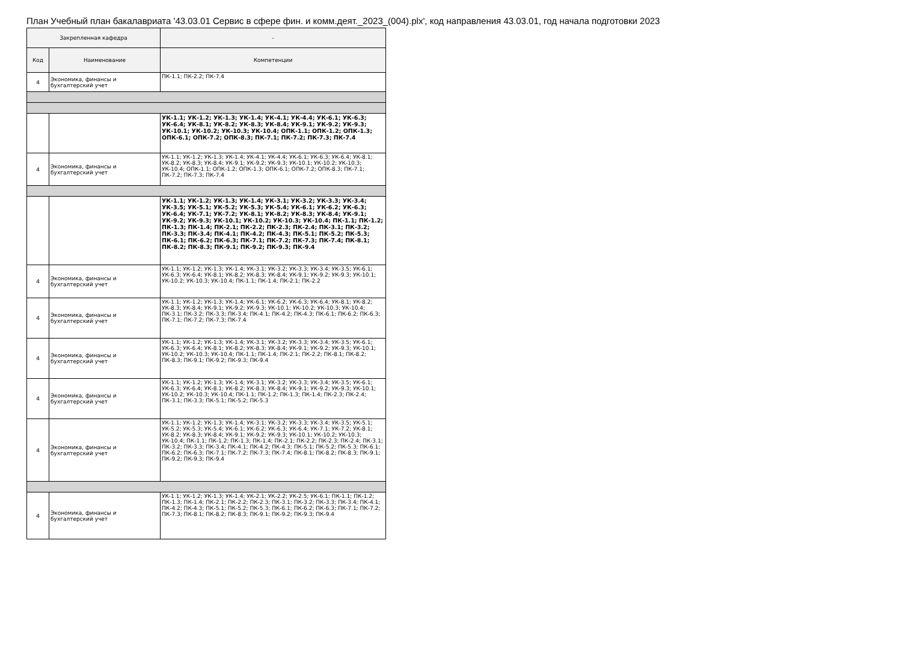План Учебный план бакалавриата '43.03.01 Сервис в сфере фин. и комм.деят._2023_(004).plx', код направления 43.03.01, год начала подготовки 2023
| Закрепленная кафедра | | - |
| --- | --- | --- |
| Код | Наименование | Компетенции |
| 4 | Экономика, финансы и бухгалтерский учет | ПК-1.1; ПК-2.2; ПК-7.4 |
| | | УК-1.1; УК-1.2; УК-1.3; УК-1.4; УК-4.1; УК-4.4; УК-6.1; УК-6.3; УК-6.4; УК-8.1; УК-8.2; УК-8.3; УК-8.4; УК-9.1; УК-9.2; УК-9.3; УК-10.1; УК-10.2; УК-10.3; УК-10.4; ОПК-1.1; ОПК-1.2; ОПК-1.3; ОПК-6.1; ОПК-7.2; ОПК-8.3; ПК-7.1; ПК-7.2; ПК-7.3; ПК-7.4 |
| 4 | Экономика, финансы и бухгалтерский учет | УК-1.1; УК-1.2; УК-1.3; УК-1.4; УК-4.1; УК-4.4; УК-6.1; УК-6.3; УК-6.4; УК-8.1; УК-8.2; УК-8.3; УК-8.4; УК-9.1; УК-9.2; УК-9.3; УК-10.1; УК-10.2; УК-10.3; УК-10.4; ОПК-1.1; ОПК-1.2; ОПК-1.3; ОПК-6.1; ОПК-7.2; ОПК-8.3; ПК-7.1; ПК-7.2; ПК-7.3; ПК-7.4 |
| | | УК-1.1; УК-1.2; УК-1.3; УК-1.4; УК-3.1; УК-3.2; УК-3.3; УК-3.4; УК-3.5; УК-5.1; УК-5.2; УК-5.3; УК-5.4; УК-6.1; УК-6.2; УК-6.3; УК-6.4; УК-7.1; УК-7.2; УК-8.1; УК-8.2; УК-8.3; УК-8.4; УК-9.1; УК-9.2; УК-9.3; УК-10.1; УК-10.2; УК-10.3; УК-10.4; ПК-1.1; ПК-1.2; ПК-1.3; ПК-1.4; ПК-2.1; ПК-2.2; ПК-2.3; ПК-2.4; ПК-3.1; ПК-3.2; ПК-3.3; ПК-3.4; ПК-4.1; ПК-4.2; ПК-4.3; ПК-5.1; ПК-5.2; ПК-5.3; ПК-6.1; ПК-6.2; ПК-6.3; ПК-7.1; ПК-7.2; ПК-7.3; ПК-7.4; ПК-8.1; ПК-8.2; ПК-8.3; ПК-9.1; ПК-9.2; ПК-9.3; ПК-9.4 |
| 4 | Экономика, финансы и бухгалтерский учет | УК-1.1; УК-1.2; УК-1.3; УК-1.4; УК-3.1; УК-3.2; УК-3.3; УК-3.4; УК-3.5; УК-6.1; УК-6.3; УК-6.4; УК-8.1; УК-8.2; УК-8.3; УК-8.4; УК-9.1; УК-9.2; УК-9.3; УК-10.1; УК-10.2; УК-10.3; УК-10.4; ПК-1.1; ПК-1.4; ПК-2.1; ПК-2.2 |
| 4 | Экономика, финансы и бухгалтерский учет | УК-1.1; УК-1.2; УК-1.3; УК-1.4; УК-6.1; УК-6.2; УК-6.3; УК-6.4; УК-8.1; УК-8.2; УК-8.3; УК-8.4; УК-9.1; УК-9.2; УК-9.3; УК-10.1; УК-10.2; УК-10.3; УК-10.4; ПК-3.1; ПК-3.2; ПК-3.3; ПК-3.4; ПК-4.1; ПК-4.2; ПК-4.3; ПК-6.1; ПК-6.2; ПК-6.3; ПК-7.1; ПК-7.2; ПК-7.3; ПК-7.4 |
| 4 | Экономика, финансы и бухгалтерский учет | УК-1.1; УК-1.2; УК-1.3; УК-1.4; УК-3.1; УК-3.2; УК-3.3; УК-3.4; УК-3.5; УК-6.1; УК-6.3; УК-6.4; УК-8.1; УК-8.2; УК-8.3; УК-8.4; УК-9.1; УК-9.2; УК-9.3; УК-10.1; УК-10.2; УК-10.3; УК-10.4; ПК-1.1; ПК-1.4; ПК-2.1; ПК-2.2; ПК-8.1; ПК-8.2; ПК-8.3; ПК-9.1; ПК-9.2; ПК-9.3; ПК-9.4 |
| 4 | Экономика, финансы и бухгалтерский учет | УК-1.1; УК-1.2; УК-1.3; УК-1.4; УК-3.1; УК-3.2; УК-3.3; УК-3.4; УК-3.5; УК-6.1; УК-6.3; УК-6.4; УК-8.1; УК-8.2; УК-8.3; УК-8.4; УК-9.1; УК-9.2; УК-9.3; УК-10.1; УК-10.2; УК-10.3; УК-10.4; ПК-1.1; ПК-1.2; ПК-1.3; ПК-1.4; ПК-2.3; ПК-2.4; ПК-3.1; ПК-3.3; ПК-5.1; ПК-5.2; ПК-5.3 |
| 4 | Экономика, финансы и бухгалтерский учет | УК-1.1; УК-1.2; УК-1.3; УК-1.4; УК-3.1; УК-3.2; УК-3.3; УК-3.4; УК-3.5; УК-5.1; УК-5.2; УК-5.3; УК-5.4; УК-6.1; УК-6.2; УК-6.3; УК-6.4; УК-7.1; УК-7.2; УК-8.1; УК-8.2; УК-8.3; УК-8.4; УК-9.1; УК-9.2; УК-9.3; УК-10.1; УК-10.2; УК-10.3; УК-10.4; ПК-1.1; ПК-1.2; ПК-1.3; ПК-1.4; ПК-2.1; ПК-2.2; ПК-2.3; ПК-2.4; ПК-3.1; ПК-3.2; ПК-3.3; ПК-3.4; ПК-4.1; ПК-4.2; ПК-4.3; ПК-5.1; ПК-5.2; ПК-5.3; ПК-6.1; ПК-6.2; ПК-6.3; ПК-7.1; ПК-7.2; ПК-7.3; ПК-7.4; ПК-8.1; ПК-8.2; ПК-8.3; ПК-9.1; ПК-9.2; ПК-9.3; ПК-9.4 |
| 4 | Экономика, финансы и бухгалтерский учет | УК-1.1; УК-1.2; УК-1.3; УК-1.4; УК-2.1; УК-2.2; УК-2.5; УК-6.1; ПК-1.1; ПК-1.2; ПК-1.3; ПК-1.4; ПК-2.1; ПК-2.2; ПК-2.3; ПК-3.1; ПК-3.2; ПК-3.3; ПК-3.4; ПК-4.1; ПК-4.2; ПК-4.3; ПК-5.1; ПК-5.2; ПК-5.3; ПК-6.1; ПК-6.2; ПК-6.3; ПК-7.1; ПК-7.2; ПК-7.3; ПК-8.1; ПК-8.2; ПК-8.3; ПК-9.1; ПК-9.2; ПК-9.3; ПК-9.4 |